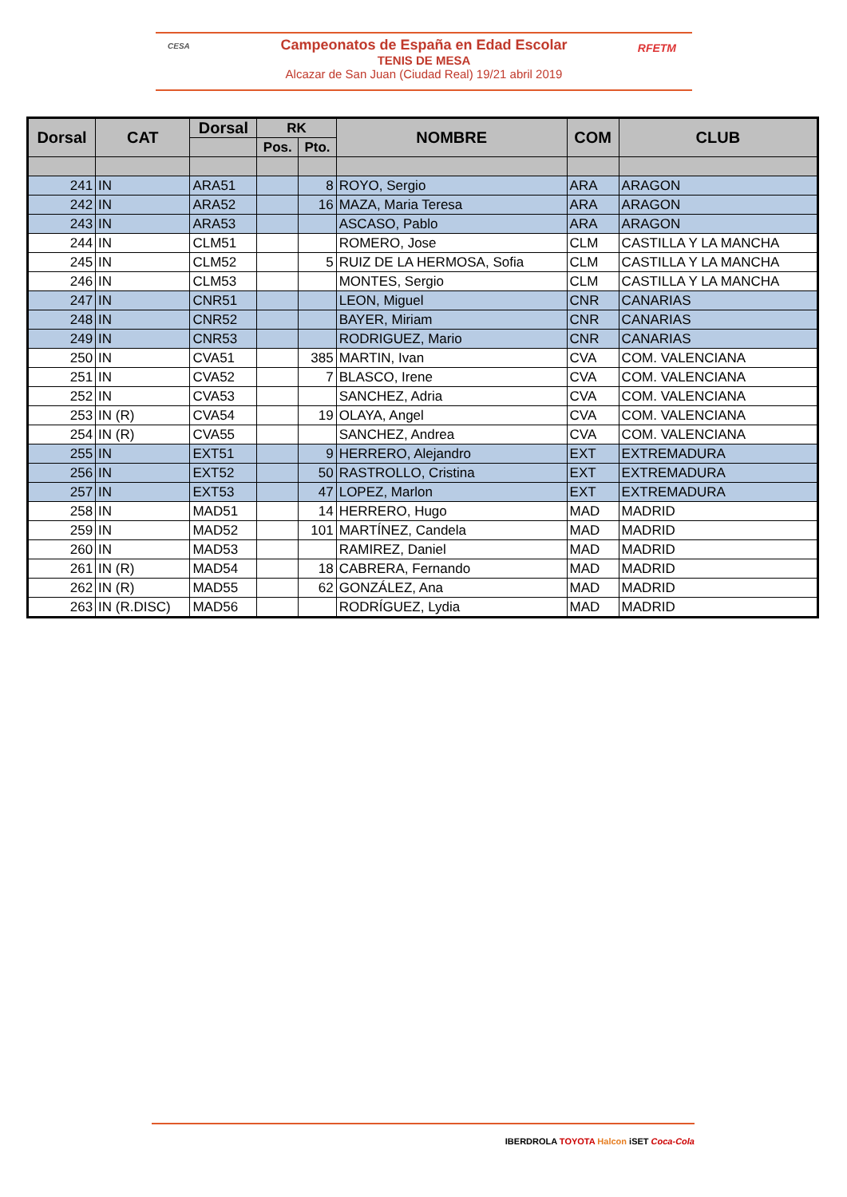CESA
Campeonatos de España en Edad Escolar
TENIS DE MESA
Alcazar de San Juan (Ciudad Real) 19/21 abril 2019
RFETM
| Dorsal | CAT | Dorsal | RK | | NOMBRE | COM | CLUB |
| --- | --- | --- | --- | --- | --- | --- | --- |
| | | | Pos. | Pto. | | | |
| 241 | IN | ARA51 | | 8 | ROYO, Sergio | ARA | ARAGON |
| 242 | IN | ARA52 | | 16 | MAZA, Maria Teresa | ARA | ARAGON |
| 243 | IN | ARA53 | | | ASCASO, Pablo | ARA | ARAGON |
| 244 | IN | CLM51 | | | ROMERO, Jose | CLM | CASTILLA Y LA MANCHA |
| 245 | IN | CLM52 | | 5 | RUIZ DE LA HERMOSA, Sofia | CLM | CASTILLA Y LA MANCHA |
| 246 | IN | CLM53 | | | MONTES, Sergio | CLM | CASTILLA Y LA MANCHA |
| 247 | IN | CNR51 | | | LEON, Miguel | CNR | CANARIAS |
| 248 | IN | CNR52 | | | BAYER, Miriam | CNR | CANARIAS |
| 249 | IN | CNR53 | | | RODRIGUEZ, Mario | CNR | CANARIAS |
| 250 | IN | CVA51 | | 385 | MARTIN, Ivan | CVA | COM. VALENCIANA |
| 251 | IN | CVA52 | | 7 | BLASCO, Irene | CVA | COM. VALENCIANA |
| 252 | IN | CVA53 | | | SANCHEZ, Adria | CVA | COM. VALENCIANA |
| 253 | IN (R) | CVA54 | | 19 | OLAYA, Angel | CVA | COM. VALENCIANA |
| 254 | IN (R) | CVA55 | | | SANCHEZ, Andrea | CVA | COM. VALENCIANA |
| 255 | IN | EXT51 | | 9 | HERRERO, Alejandro | EXT | EXTREMADURA |
| 256 | IN | EXT52 | | 50 | RASTROLLO, Cristina | EXT | EXTREMADURA |
| 257 | IN | EXT53 | | 47 | LOPEZ, Marlon | EXT | EXTREMADURA |
| 258 | IN | MAD51 | | 14 | HERRERO, Hugo | MAD | MADRID |
| 259 | IN | MAD52 | | 101 | MARTÍNEZ, Candela | MAD | MADRID |
| 260 | IN | MAD53 | | | RAMIREZ, Daniel | MAD | MADRID |
| 261 | IN (R) | MAD54 | | 18 | CABRERA, Fernando | MAD | MADRID |
| 262 | IN (R) | MAD55 | | 62 | GONZÁLEZ, Ana | MAD | MADRID |
| 263 | IN (R.DISC) | MAD56 | | | RODRÍGUEZ, Lydia | MAD | MADRID |
IBERDROLA TOYOTA Halcon iSET Coca-Cola